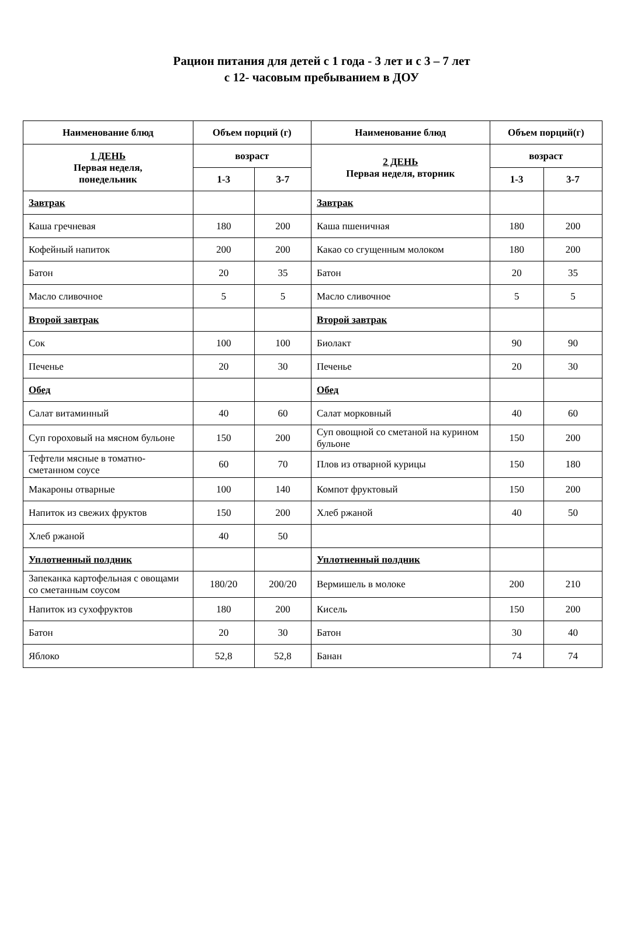Рацион питания для детей с 1 года - 3 лет и с 3 – 7 лет
с 12- часовым пребыванием в ДОУ
| Наименование блюд | Объем порций (г) | | Наименование блюд | Объем порций(г) | |
| --- | --- | --- | --- | --- | --- |
| 1 ДЕНЬ Первая неделя, понедельник | возраст | | 2 ДЕНЬ Первая неделя, вторник | возраст | |
| | 1-3 | 3-7 | | 1-3 | 3-7 |
| Завтрак | | | Завтрак | | |
| Каша гречневая | 180 | 200 | Каша пшеничная | 180 | 200 |
| Кофейный напиток | 200 | 200 | Какао со сгущенным молоком | 180 | 200 |
| Батон | 20 | 35 | Батон | 20 | 35 |
| Масло сливочное | 5 | 5 | Масло сливочное | 5 | 5 |
| Второй завтрак | | | Второй завтрак | | |
| Сок | 100 | 100 | Биолакт | 90 | 90 |
| Печенье | 20 | 30 | Печенье | 20 | 30 |
| Обед | | | Обед | | |
| Салат витаминный | 40 | 60 | Салат морковный | 40 | 60 |
| Суп гороховый на мясном бульоне | 150 | 200 | Суп овощной со сметаной на курином бульоне | 150 | 200 |
| Тефтели мясные в томатно-сметанном соусе | 60 | 70 | Плов из отварной курицы | 150 | 180 |
| Макароны отварные | 100 | 140 | Компот фруктовый | 150 | 200 |
| Напиток из свежих фруктов | 150 | 200 | Хлеб ржаной | 40 | 50 |
| Хлеб ржаной | 40 | 50 | | | |
| Уплотненный полдник | | | Уплотненный полдник | | |
| Запеканка картофельная с овощами со сметанным соусом | 180/20 | 200/20 | Вермишель в молоке | 200 | 210 |
| Напиток из сухофруктов | 180 | 200 | Кисель | 150 | 200 |
| Батон | 20 | 30 | Батон | 30 | 40 |
| Яблоко | 52,8 | 52,8 | Банан | 74 | 74 |